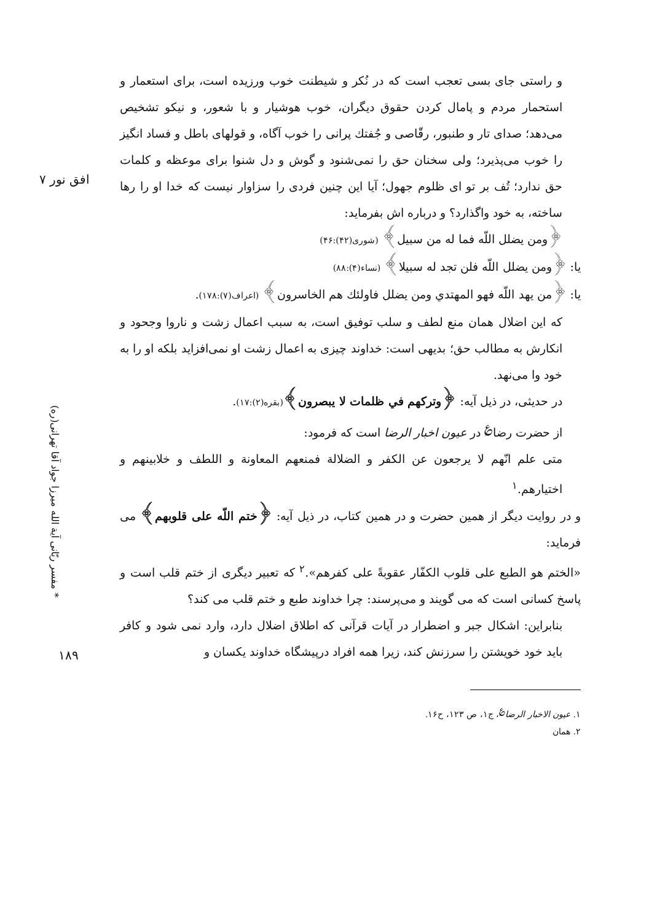افق نور ۷
مفسر ربّانی آیة الله میرزا جواد آقا تهرانی(ره) *
۱۸۹
و راستی جای بسی تعجب است که در نُکر و شیطنت خوب ورزیده است، برای استعمار و استحمار مردم و پامال کردن حقوق دیگران، خوب هوشیار و با شعور، و نیکو تشخیص می‌دهد؛ صدای تار و طنبور، رقّاصی و جُفتك پرانی را خوب آگاه، و قولهای باطل و فساد انگیز را خوب می‌پذیرد؛ ولی سخنان حق را نمی‌شنود و گوش و دل شنوا برای موعظه و کلمات حق ندارد؛ تُف بر تو ای ظلوم جهول؛ آیا این چنین فردی را سزاوار نیست که خدا او را رها ساخته، به خود واگذارد؟ و درباره اش بفرماید:
﴿ومن يضلل اللّه فما له من سبيل﴾ (شوری(۴۲):۴۶)
یا: ﴿ومن يضلل اللّه فلن تجد له سبيلا﴾ (نساء(۴):۸۸)
یا: ﴿من يهد اللّه فهو المهتدي ومن يضلل فاولئك هم الخاسرون﴾ (اعراف(۷):۱۷۸).
که این اضلال همان منع لطف و سلب توفیق است، به سبب اعمال زشت و ناروا وجحود و انکارش به مطالب حق؛ بدیهی است: خداوند چیزی به اعمال زشت او نمی‌افزاید بلکه او را به خود وا می‌نهد.
در حدیثی، در ذیل آیه: ﴿وتركهم في ظلمات لا يبصرون﴾(بقره(۲):۱۷).
از حضرت رضا<sup>؏</sup> در عیون اخبار الرضا است که فرمود:
متی علم انّهم لا يرجعون عن الكفر و الضلالة فمنعهم المعاونة و اللطف و خلابينهم و اختيارهم.<sup>۱</sup>
و در روایت دیگر از همین حضرت و در همین کتاب، در ذیل آیه: ﴿ختم اللّه على قلوبهم﴾ می فرماید:
«الختم هو الطبع على قلوب الكفّار عقوبةً على كفرهم».<sup>۲</sup> که تعبیر دیگری از ختم قلب است و پاسخ کسانی است که می گویند و می‌پرسند: چرا خداوند طبع و ختم قلب می کند؟
بنابراین: اشکال جبر و اضطرار در آیات قرآنی که اطلاق اضلال دارد، وارد نمی شود و کافر باید خود خویشتن را سرزنش کند، زیرا همه افراد درپیشگاه خداوند یکسان و
۱. عیون الاخبار الرضا<sup>؏</sup>، ج۱، ص ۱۲۳، ح۱۶.
۲. همان